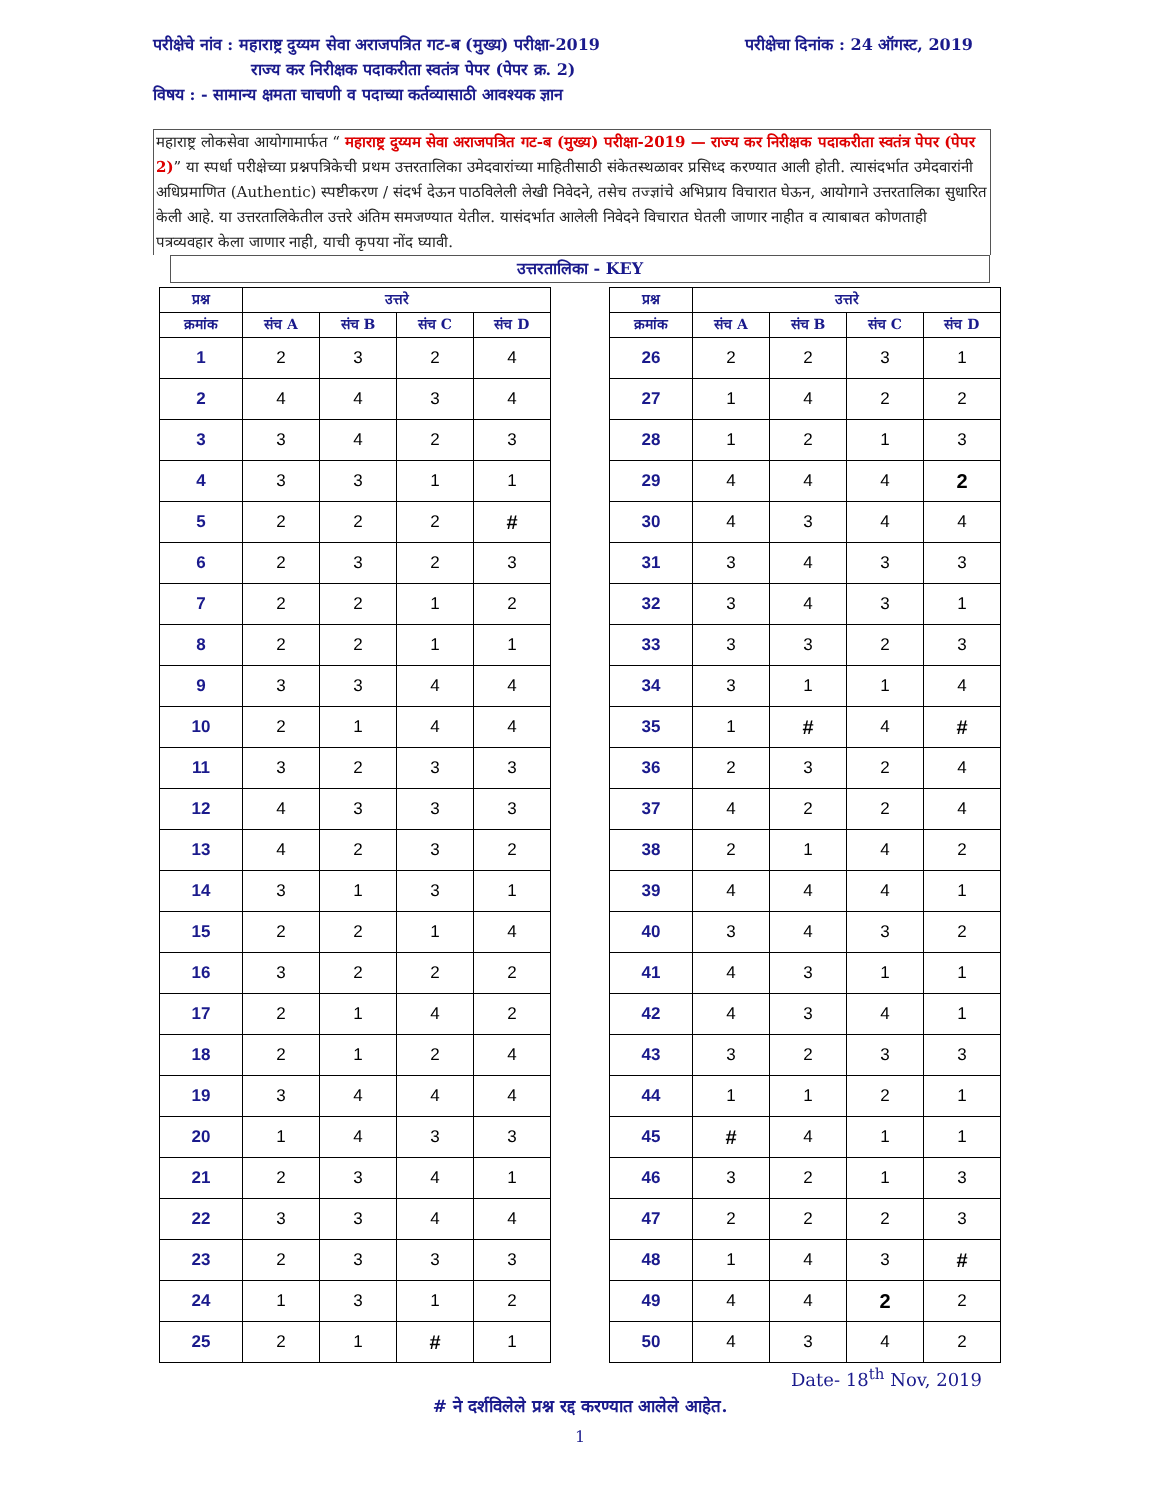परीक्षेचे नांव : महाराष्ट्र दुय्यम सेवा अराजपत्रित गट-ब (मुख्य) परीक्षा-2019 परीक्षेचा दिनांक : 24 ऑगस्ट, 2019
राज्य कर निरीक्षक पदाकरीता स्वतंत्र पेपर (पेपर क्र. 2)
विषय : - सामान्य क्षमता चाचणी व पदाच्या कर्तव्यासाठी आवश्यक ज्ञान
महाराष्ट्र लोकसेवा आयोगामार्फत “ महाराष्ट्र दुय्यम सेवा अराजपत्रित गट-ब (मुख्य) परीक्षा-2019 — राज्य कर निरीक्षक पदाकरीता स्वतंत्र पेपर (पेपर 2)” या स्पर्धा परीक्षेच्या प्रश्नपत्रिकेची प्रथम उत्तरतालिका उमेदवारांच्या माहितीसाठी संकेतस्थळावर प्रसिध्द करण्यात आली होती. त्यासंदर्भात उमेदवारांनी अधिप्रमाणित (Authentic) स्पष्टीकरण / संदर्भ देऊन पाठविलेली लेखी निवेदने, तसेच तज्ज्ञांचे अभिप्राय विचारात घेऊन, आयोगाने उत्तरतालिका सुधारित केली आहे. या उत्तरतालिकेतील उत्तरे अंतिम समजण्यात येतील. यासंदर्भात आलेली निवेदने विचारात घेतली जाणार नाहीत व त्याबाबत कोणताही पत्रव्यवहार केला जाणार नाही, याची कृपया नोंद घ्यावी.
उत्तरतालिका - KEY
| प्रश्न | उत्तरे | | | |
| --- | --- | --- | --- | --- |
| क्रमांक | संच A | संच B | संच C | संच D |
| 1 | 2 | 3 | 2 | 4 |
| 2 | 4 | 4 | 3 | 4 |
| 3 | 3 | 4 | 2 | 3 |
| 4 | 3 | 3 | 1 | 1 |
| 5 | 2 | 2 | 2 | # |
| 6 | 2 | 3 | 2 | 3 |
| 7 | 2 | 2 | 1 | 2 |
| 8 | 2 | 2 | 1 | 1 |
| 9 | 3 | 3 | 4 | 4 |
| 10 | 2 | 1 | 4 | 4 |
| 11 | 3 | 2 | 3 | 3 |
| 12 | 4 | 3 | 3 | 3 |
| 13 | 4 | 2 | 3 | 2 |
| 14 | 3 | 1 | 3 | 1 |
| 15 | 2 | 2 | 1 | 4 |
| 16 | 3 | 2 | 2 | 2 |
| 17 | 2 | 1 | 4 | 2 |
| 18 | 2 | 1 | 2 | 4 |
| 19 | 3 | 4 | 4 | 4 |
| 20 | 1 | 4 | 3 | 3 |
| 21 | 2 | 3 | 4 | 1 |
| 22 | 3 | 3 | 4 | 4 |
| 23 | 2 | 3 | 3 | 3 |
| 24 | 1 | 3 | 1 | 2 |
| 25 | 2 | 1 | # | 1 |
| प्रश्न | उत्तरे | | | |
| --- | --- | --- | --- | --- |
| क्रमांक | संच A | संच B | संच C | संच D |
| 26 | 2 | 2 | 3 | 1 |
| 27 | 1 | 4 | 2 | 2 |
| 28 | 1 | 2 | 1 | 3 |
| 29 | 4 | 4 | 4 | 2 |
| 30 | 4 | 3 | 4 | 4 |
| 31 | 3 | 4 | 3 | 3 |
| 32 | 3 | 4 | 3 | 1 |
| 33 | 3 | 3 | 2 | 3 |
| 34 | 3 | 1 | 1 | 4 |
| 35 | 1 | # | 4 | # |
| 36 | 2 | 3 | 2 | 4 |
| 37 | 4 | 2 | 2 | 4 |
| 38 | 2 | 1 | 4 | 2 |
| 39 | 4 | 4 | 4 | 1 |
| 40 | 3 | 4 | 3 | 2 |
| 41 | 4 | 3 | 1 | 1 |
| 42 | 4 | 3 | 4 | 1 |
| 43 | 3 | 2 | 3 | 3 |
| 44 | 1 | 1 | 2 | 1 |
| 45 | # | 4 | 1 | 1 |
| 46 | 3 | 2 | 1 | 3 |
| 47 | 2 | 2 | 2 | 3 |
| 48 | 1 | 4 | 3 | # |
| 49 | 4 | 4 | 2 | 2 |
| 50 | 4 | 3 | 4 | 2 |
Date- 18<sup>th</sup> Nov, 2019
# ने दर्शविलेले प्रश्न रद्द करण्यात आलेले आहेत.
1